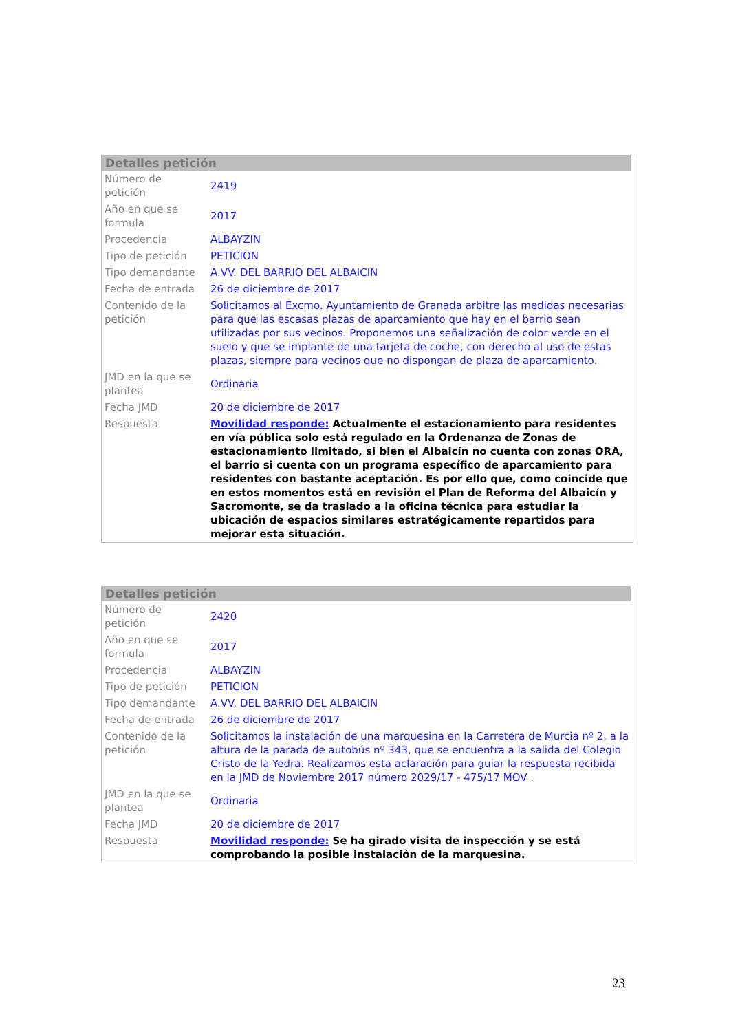Detalles petición
| Número de petición | 2419 |
| Año en que se formula | 2017 |
| Procedencia | ALBAYZIN |
| Tipo de petición | PETICION |
| Tipo demandante | A.VV. DEL BARRIO DEL ALBAICIN |
| Fecha de entrada | 26 de diciembre de 2017 |
| Contenido de la petición | Solicitamos al Excmo. Ayuntamiento de Granada arbitre las medidas necesarias para que las escasas plazas de aparcamiento que hay en el barrio sean utilizadas por sus vecinos. Proponemos una señalización de color verde en el suelo y que se implante de una tarjeta de coche, con derecho al uso de estas plazas, siempre para vecinos que no dispongan de plaza de aparcamiento. |
| JMD en la que se plantea | Ordinaria |
| Fecha JMD | 20 de diciembre de 2017 |
| Respuesta | Movilidad responde: Actualmente el estacionamiento para residentes en vía pública solo está regulado en la Ordenanza de Zonas de estacionamiento limitado, si bien el Albaicín no cuenta con zonas ORA, el barrio si cuenta con un programa específico de aparcamiento para residentes con bastante aceptación. Es por ello que, como coincide que en estos momentos está en revisión el Plan de Reforma del Albaicín y Sacromonte, se da traslado a la oficina técnica para estudiar la ubicación de espacios similares estratégicamente repartidos para mejorar esta situación. |
Detalles petición
| Número de petición | 2420 |
| Año en que se formula | 2017 |
| Procedencia | ALBAYZIN |
| Tipo de petición | PETICION |
| Tipo demandante | A.VV. DEL BARRIO DEL ALBAICIN |
| Fecha de entrada | 26 de diciembre de 2017 |
| Contenido de la petición | Solicitamos la instalación de una marquesina en la Carretera de Murcia nº 2, a la altura de la parada de autobús nº 343, que se encuentra a la salida del Colegio Cristo de la Yedra. Realizamos esta aclaración para guiar la respuesta recibida en la JMD de Noviembre 2017 número 2029/17 - 475/17 MOV . |
| JMD en la que se plantea | Ordinaria |
| Fecha JMD | 20 de diciembre de 2017 |
| Respuesta | Movilidad responde: Se ha girado visita de inspección y se está comprobando la posible instalación de la marquesina. |
23